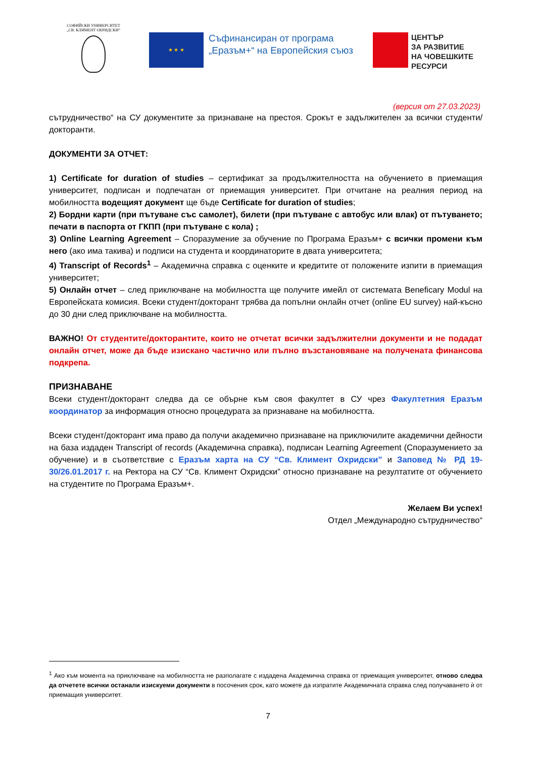СОФИЙСКИ УНИВЕРСИТЕТ
„СВ. КЛИМЕНТ ОХРИДСКИ“
★ ★ ★
Съфинансиран от програма „Еразъм+“ на Европейския съюз
ЦЕНТЪР
ЗА РАЗВИТИЕ
НА ЧОВЕШКИТЕ
РЕСУРСИ
(версия от 27.03.2023)
сътрудничество“ на СУ документите за признаване на престоя. Срокът е задължителен за всички студенти/докторанти.
ДОКУМЕНТИ ЗА ОТЧЕТ:
1) Certificate for duration of studies – сертификат за продължителността на обучението в приемащия университет, подписан и подпечатан от приемащия университет. При отчитане на реалния период на мобилността водещият документ ще бъде Certificate for duration of studies;
2) Бордни карти (при пътуване със самолет), билети (при пътуване с автобус или влак) от пътуването; печати в паспорта от ГКПП (при пътуване с кола) ;
3) Online Learning Agreement – Споразумение за обучение по Програма Еразъм+ с всички промени към него (ако има такива) и подписи на студента и координаторите в двата университета;
4) Transcript of Records<sup>1</sup> – Академична справка с оценките и кредитите от положените изпити в приемащия университет;
5) Онлайн отчет – след приключване на мобилността ще получите имейл от системата Beneficary Modul на Европейската комисия. Всеки студент/докторант трябва да попълни онлайн отчет (online EU survey) най-късно до 30 дни след приключване на мобилността.
ВАЖНО! От студентите/докторантите, които не отчетат всички задължителни документи и не подадат онлайн отчет, може да бъде изискано частично или пълно възстановяване на получената финансова подкрепа.
ПРИЗНАВАНЕ
Всеки студент/докторант следва да се обърне към своя факултет в СУ чрез Факултетния Еразъм координатор за информация относно процедурата за признаване на мобилността.
Всеки студент/докторант има право да получи академично признаване на приключилите академични дейности на база издаден Transcript of records (Академична справка), подписан Learning Agreement (Споразумението за обучение) и в съответствие с Еразъм харта на СУ “Св. Климент Охридски” и Заповед № РД 19-30/26.01.2017 г. на Ректора на СУ “Св. Климент Охридски” относно признаване на резултатите от обучението на студентите по Програма Еразъм+.
Желаем Ви успех!
Отдел „Международно сътрудничество“
<sup>1</sup> Ако към момента на приключване на мобилността не разполагате с издадена Академична справка от приемащия университет, отново следва да отчетете всички останали изискуеми документи в посочения срок, като можете да изпратите Академичната справка след получаването ѝ от приемащия университет.
7